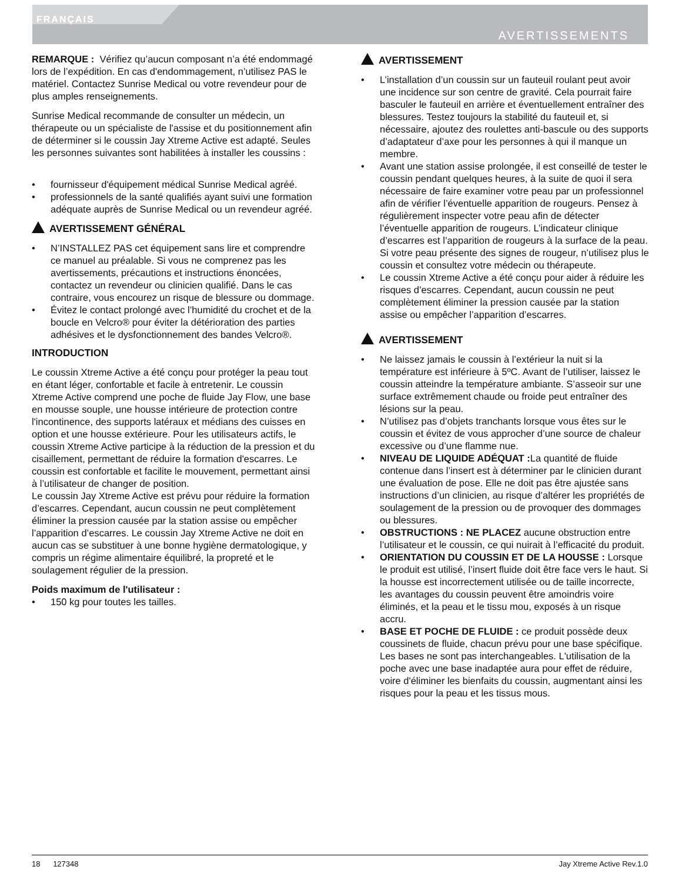FRANÇAIS
AVERTISSEMENTS
REMARQUE : Vérifiez qu’aucun composant n’a été endommagé lors de l’expédition. En cas d'endommagement, n’utilisez PAS le matériel. Contactez Sunrise Medical ou votre revendeur pour de plus amples renseignements.
Sunrise Medical recommande de consulter un médecin, un thérapeute ou un spécialiste de l'assise et du positionnement afin de déterminer si le coussin Jay Xtreme Active est adapté. Seules les personnes suivantes sont habilitées à installer les coussins :
• fournisseur d'équipement médical Sunrise Medical agréé.
• professionnels de la santé qualifiés ayant suivi une formation adéquate auprès de Sunrise Medical ou un revendeur agréé.
AVERTISSEMENT GÉNÉRAL
• N’INSTALLEZ PAS cet équipement sans lire et comprendre ce manuel au préalable. Si vous ne comprenez pas les avertissements, précautions et instructions énoncées, contactez un revendeur ou clinicien qualifié. Dans le cas contraire, vous encourez un risque de blessure ou dommage.
• Évitez le contact prolongé avec l’humidité du crochet et de la boucle en Velcro® pour éviter la détérioration des parties adhésives et le dysfonctionnement des bandes Velcro®.
INTRODUCTION
Le coussin Xtreme Active a été conçu pour protéger la peau tout en étant léger, confortable et facile à entretenir. Le coussin Xtreme Active comprend une poche de fluide Jay Flow, une base en mousse souple, une housse intérieure de protection contre l'incontinence, des supports latéraux et médians des cuisses en option et une housse extérieure. Pour les utilisateurs actifs, le coussin Xtreme Active participe à la réduction de la pression et du cisaillement, permettant de réduire la formation d'escarres. Le coussin est confortable et facilite le mouvement, permettant ainsi à l’utilisateur de changer de position.
Le coussin Jay Xtreme Active est prévu pour réduire la formation d’escarres. Cependant, aucun coussin ne peut complètement éliminer la pression causée par la station assise ou empêcher l’apparition d’escarres. Le coussin Jay Xtreme Active ne doit en aucun cas se substituer à une bonne hygiène dermatologique, y compris un régime alimentaire équilibré, la propreté et le soulagement régulier de la pression.
Poids maximum de l'utilisateur :
• 150 kg pour toutes les tailles.
AVERTISSEMENT
• L’installation d’un coussin sur un fauteuil roulant peut avoir une incidence sur son centre de gravité. Cela pourrait faire basculer le fauteuil en arrière et éventuellement entraîner des blessures. Testez toujours la stabilité du fauteuil et, si nécessaire, ajoutez des roulettes anti-bascule ou des supports d’adaptateur d’axe pour les personnes à qui il manque un membre.
• Avant une station assise prolongée, il est conseillé de tester le coussin pendant quelques heures, à la suite de quoi il sera nécessaire de faire examiner votre peau par un professionnel afin de vérifier l’éventuelle apparition de rougeurs. Pensez à régulièrement inspecter votre peau afin de détecter l’éventuelle apparition de rougeurs. L’indicateur clinique d’escarres est l’apparition de rougeurs à la surface de la peau. Si votre peau présente des signes de rougeur, n’utilisez plus le coussin et consultez votre médecin ou thérapeute.
• Le coussin Xtreme Active a été conçu pour aider à réduire les risques d’escarres. Cependant, aucun coussin ne peut complètement éliminer la pression causée par la station assise ou empêcher l’apparition d’escarres.
AVERTISSEMENT
• Ne laissez jamais le coussin à l’extérieur la nuit si la température est inférieure à 5ºC. Avant de l’utiliser, laissez le coussin atteindre la température ambiante. S’asseoir sur une surface extrêmement chaude ou froide peut entraîner des lésions sur la peau.
• N’utilisez pas d’objets tranchants lorsque vous êtes sur le coussin et évitez de vous approcher d’une source de chaleur excessive ou d’une flamme nue.
• NIVEAU DE LIQUIDE ADÉQUAT : La quantité de fluide contenue dans l’insert est à déterminer par le clinicien durant une évaluation de pose. Elle ne doit pas être ajustée sans instructions d’un clinicien, au risque d’altérer les propriétés de soulagement de la pression ou de provoquer des dommages ou blessures.
• OBSTRUCTIONS : NE PLACEZ aucune obstruction entre l’utilisateur et le coussin, ce qui nuirait à l’efficacité du produit.
• ORIENTATION DU COUSSIN ET DE LA HOUSSE : Lorsque le produit est utilisé, l’insert fluide doit être face vers le haut. Si la housse est incorrectement utilisée ou de taille incorrecte, les avantages du coussin peuvent être amoindris voire éliminés, et la peau et le tissu mou, exposés à un risque accru.
• BASE ET POCHE DE FLUIDE : ce produit possède deux coussinets de fluide, chacun prévu pour une base spécifique. Les bases ne sont pas interchangeables. L'utilisation de la poche avec une base inadaptée aura pour effet de réduire, voire d'éliminer les bienfaits du coussin, augmentant ainsi les risques pour la peau et les tissus mous.
18 127348 Jay Xtreme Active Rev.1.0